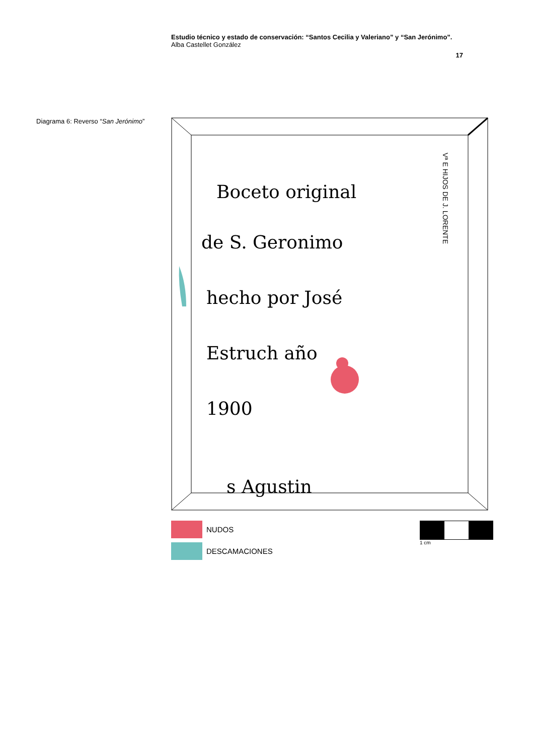Estudio técnico y estado de conservación: “Santos Cecilia y Valeriano” y “San Jerónimo”.
Alba Castellet González
17
Diagrama 6: Reverso “San Jerónimo”
Boceto original
de S. Geronimo
hecho por José
Estruch año
1900
s Agustin
Vª E HIJOS DE J. LORENTE
NUDOS
DESCAMACIONES
1 cm